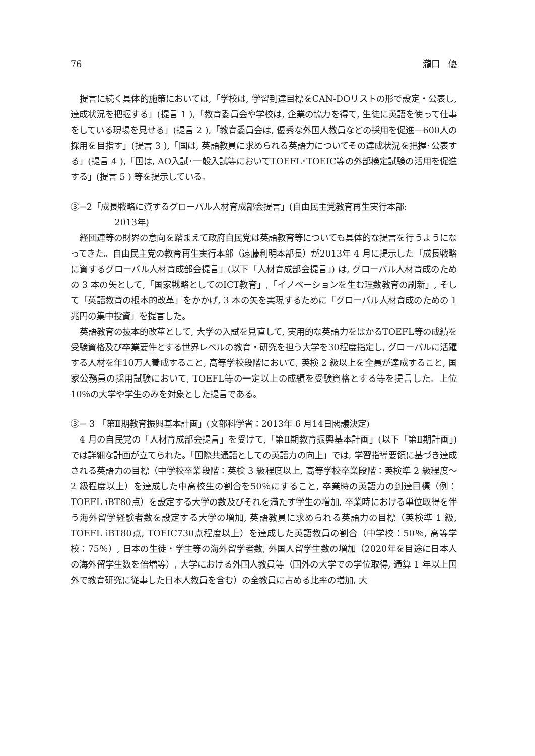76 瀧口　優
提言に続く具体的施策においては,「学校は, 学習到達目標をCAN-DOリストの形で設定・公表し, 達成状況を把握する」(提言 1 ),「教育委員会や学校は, 企業の協力を得て, 生徒に英語を使って仕事をしている現場を見せる」(提言 2 ),「教育委員会は, 優秀な外国人教員などの採用を促進—600人の採用を目指す」(提言 3 ),「国は, 英語教員に求められる英語力についてその達成状況を把握･公表する」(提言 4 ),「国は, AO入試･一般入試等においてTOEFL･TOEIC等の外部検定試験の活用を促進する」(提言 5 ) 等を提示している。
③−2「成長戦略に資するグローバル人材育成部会提言」(自由民主党教育再生実行本部:
2013年)
経団連等の財界の意向を踏まえて政府自民党は英語教育等についても具体的な提言を行うようになってきた。自由民主党の教育再生実行本部（遠藤利明本部長）が2013年 4 月に提示した「成長戦略に資するグローバル人材育成部会提言」(以下「人材育成部会提言」) は, グローバル人材育成のための 3 本の矢として,「国家戦略としてのICT教育」,「イノベーションを生む理数教育の刷新」, そして「英語教育の根本的改革」をかかげ, 3 本の矢を実現するために「グローバル人材育成のための 1 兆円の集中投資」を提言した。
英語教育の抜本的改革として, 大学の入試を見直して, 実用的な英語力をはかるTOEFL等の成績を受験資格及び卒業要件とする世界レベルの教育・研究を担う大学を30程度指定し, グローバルに活躍する人材を年10万人養成すること, 高等学校段階において, 英検 2 級以上を全員が達成すること, 国家公務員の採用試験において, TOEFL等の一定以上の成績を受験資格とする等を提言した。上位10％の大学や学生のみを対象とした提言である。
③− 3 「第Ⅱ期教育振興基本計画」(文部科学省：2013年 6 月14日閣議決定)
4 月の自民党の「人材育成部会提言」を受けて,「第Ⅱ期教育振興基本計画」(以下「第Ⅱ期計画」) では詳細な計画が立てられた。「国際共通語としての英語力の向上」では, 学習指導要領に基づき達成される英語力の目標（中学校卒業段階：英検 3 級程度以上, 高等学校卒業段階：英検準 2 級程度〜 2 級程度以上）を達成した中高校生の割合を50％にすること, 卒業時の英語力の到達目標（例：TOEFL iBT80点）を設定する大学の数及びそれを満たす学生の増加, 卒業時における単位取得を伴う海外留学経験者数を設定する大学の増加, 英語教員に求められる英語力の目標（英検準 1 級, TOEFL iBT80点, TOEIC730点程度以上）を達成した英語教員の割合（中学校：50％, 高等学校：75％）, 日本の生徒・学生等の海外留学者数, 外国人留学生数の増加（2020年を目途に日本人の海外留学生数を倍増等）, 大学における外国人教員等（国外の大学での学位取得, 通算 1 年以上国外で教育研究に従事した日本人教員を含む）の全教員に占める比率の増加, 大